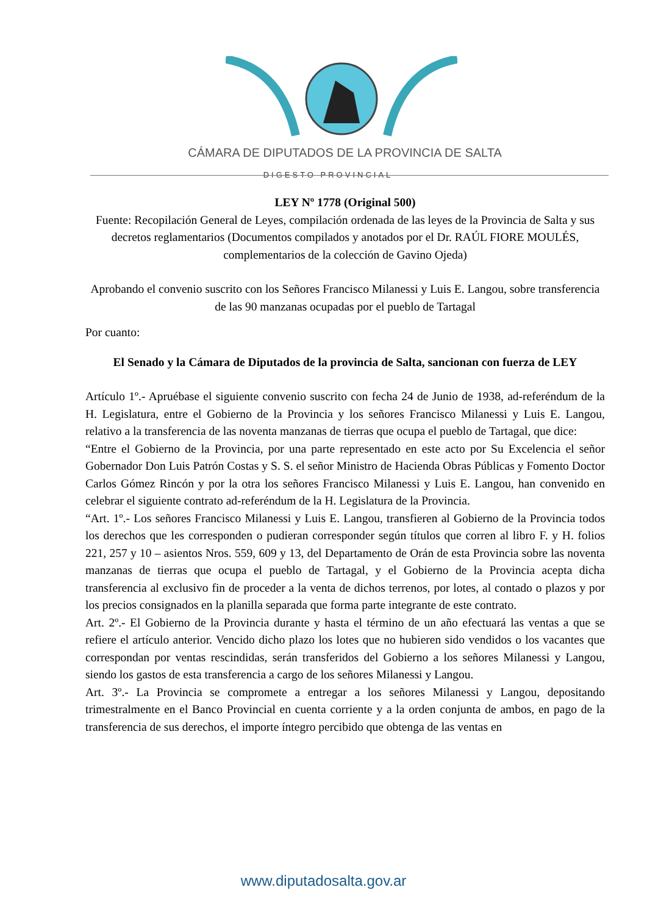CÁMARA DE DIPUTADOS DE LA PROVINCIA DE SALTA
DIGESTO PROVINCIAL
LEY Nº 1778 (Original 500)
Fuente: Recopilación General de Leyes, compilación ordenada de las leyes de la Provincia de Salta y sus decretos reglamentarios (Documentos compilados y anotados por el Dr. RAÚL FIORE MOULÉS, complementarios de la colección de Gavino Ojeda)
Aprobando el convenio suscrito con los Señores Francisco Milanessi y Luis E. Langou, sobre transferencia de las 90 manzanas ocupadas por el pueblo de Tartagal
Por cuanto:
El Senado y la Cámara de Diputados de la provincia de Salta, sancionan con fuerza de LEY
Artículo 1º.- Apruébase el siguiente convenio suscrito con fecha 24 de Junio de 1938, ad-referéndum de la H. Legislatura, entre el Gobierno de la Provincia y los señores Francisco Milanessi y Luis E. Langou, relativo a la transferencia de las noventa manzanas de tierras que ocupa el pueblo de Tartagal, que dice:
“Entre el Gobierno de la Provincia, por una parte representado en este acto por Su Excelencia el señor Gobernador Don Luis Patrón Costas y S. S. el señor Ministro de Hacienda Obras Públicas y Fomento Doctor Carlos Gómez Rincón y por la otra los señores Francisco Milanessi y Luis E. Langou, han convenido en celebrar el siguiente contrato ad-referéndum de la H. Legislatura de la Provincia.
“Art. 1º.- Los señores Francisco Milanessi y Luis E. Langou, transfieren al Gobierno de la Provincia todos los derechos que les corresponden o pudieran corresponder según títulos que corren al libro F. y H. folios 221, 257 y 10 – asientos Nros. 559, 609 y 13, del Departamento de Orán de esta Provincia sobre las noventa manzanas de tierras que ocupa el pueblo de Tartagal, y el Gobierno de la Provincia acepta dicha transferencia al exclusivo fin de proceder a la venta de dichos terrenos, por lotes, al contado o plazos y por los precios consignados en la planilla separada que forma parte integrante de este contrato.
Art. 2º.- El Gobierno de la Provincia durante y hasta el término de un año efectuará las ventas a que se refiere el artículo anterior. Vencido dicho plazo los lotes que no hubieren sido vendidos o los vacantes que correspondan por ventas rescindidas, serán transferidos del Gobierno a los señores Milanessi y Langou, siendo los gastos de esta transferencia a cargo de los señores Milanessi y Langou.
Art. 3º.- La Provincia se compromete a entregar a los señores Milanessi y Langou, depositando trimestralmente en el Banco Provincial en cuenta corriente y a la orden conjunta de ambos, en pago de la transferencia de sus derechos, el importe íntegro percibido que obtenga de las ventas en
www.diputadosalta.gov.ar